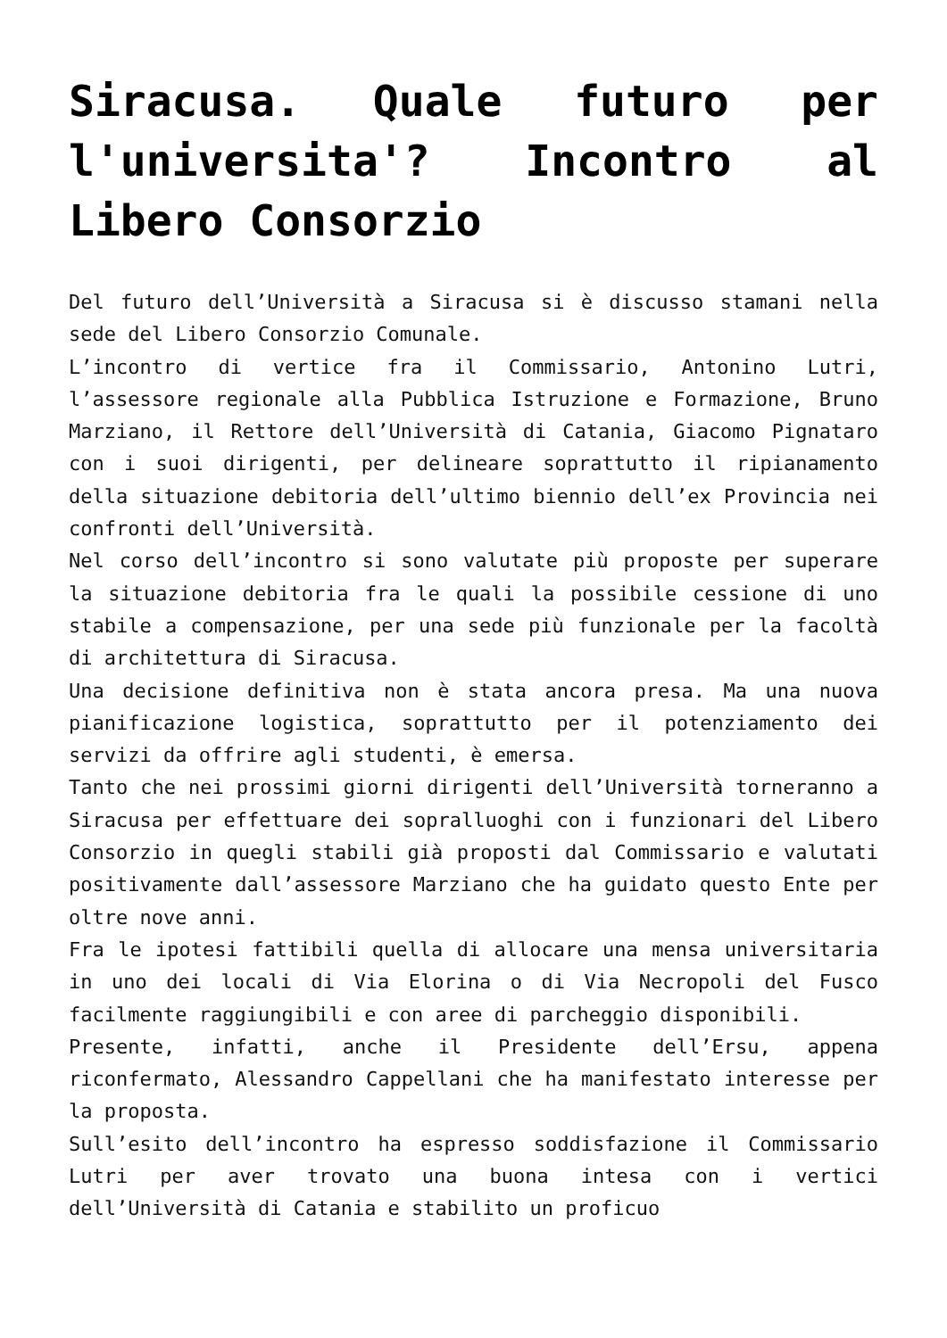Siracusa. Quale futuro per l'universita'? Incontro al Libero Consorzio
Del futuro dell’Università a Siracusa si è discusso stamani nella sede del Libero Consorzio Comunale.
L’incontro di vertice fra il Commissario, Antonino Lutri, l’assessore regionale alla Pubblica Istruzione e Formazione, Bruno Marziano, il Rettore dell’Università di Catania, Giacomo Pignataro con i suoi dirigenti, per delineare soprattutto il ripianamento della situazione debitoria dell’ultimo biennio dell’ex Provincia nei confronti dell’Università.
Nel corso dell’incontro si sono valutate più proposte per superare la situazione debitoria fra le quali la possibile cessione di uno stabile a compensazione, per una sede più funzionale per la facoltà di architettura di Siracusa.
Una decisione definitiva non è stata ancora presa. Ma una nuova pianificazione logistica, soprattutto per il potenziamento dei servizi da offrire agli studenti, è emersa.
Tanto che nei prossimi giorni dirigenti dell’Università torneranno a Siracusa per effettuare dei sopralluoghi con i funzionari del Libero Consorzio in quegli stabili già proposti dal Commissario e valutati positivamente dall’assessore Marziano che ha guidato questo Ente per oltre nove anni.
Fra le ipotesi fattibili quella di allocare una mensa universitaria in uno dei locali di Via Elorina o di Via Necropoli del Fusco facilmente raggiungibili e con aree di parcheggio disponibili.
Presente, infatti, anche il Presidente dell’Ersu, appena riconfermato, Alessandro Cappellani che ha manifestato interesse per la proposta.
Sull’esito dell’incontro ha espresso soddisfazione il Commissario Lutri per aver trovato una buona intesa con i vertici dell’Università di Catania e stabilito un proficuo